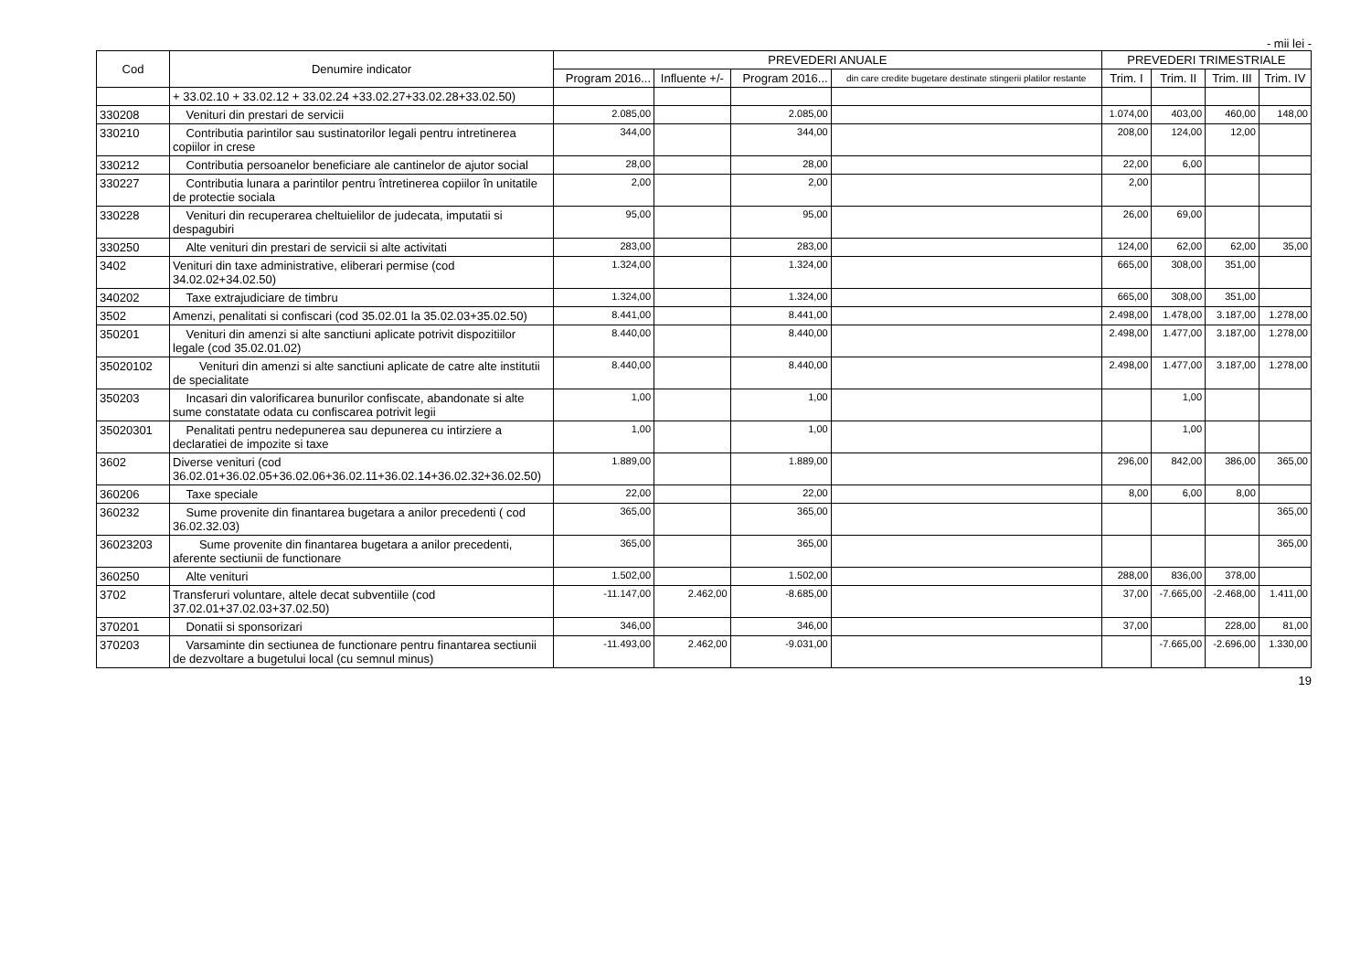- mii lei -
| Cod | Denumire indicator | PREVEDERI ANUALE | | | | PREVEDERI TRIMESTRIALE | | | |
| --- | --- | --- | --- | --- | --- | --- | --- | --- | --- |
| | | Program 2016... | Influente +/- | Program 2016... | din care credite bugetare destinate stingerii platilor restante | Trim. I | Trim. II | Trim. III | Trim. IV |
| | + 33.02.10 + 33.02.12 + 33.02.24 +33.02.27+33.02.28+33.02.50) | | | | | | | | |
| 330208 | Venituri din prestari de servicii | 2.085,00 | | 2.085,00 | | 1.074,00 | 403,00 | 460,00 | 148,00 |
| 330210 | Contributia parintilor sau sustinatorilor legali pentru intretinerea copiilor in crese | 344,00 | | 344,00 | | 208,00 | 124,00 | 12,00 | |
| 330212 | Contributia persoanelor beneficiare ale cantinelor de ajutor social | 28,00 | | 28,00 | | 22,00 | 6,00 | | |
| 330227 | Contributia lunara a parintilor pentru întretinerea copiilor în unitatile de protectie sociala | 2,00 | | 2,00 | | 2,00 | | | |
| 330228 | Venituri din recuperarea cheltuielilor de judecata, imputatii si despagubiri | 95,00 | | 95,00 | | 26,00 | 69,00 | | |
| 330250 | Alte venituri din prestari de servicii si alte activitati | 283,00 | | 283,00 | | 124,00 | 62,00 | 62,00 | 35,00 |
| 3402 | Venituri din taxe administrative, eliberari permise (cod 34.02.02+34.02.50) | 1.324,00 | | 1.324,00 | | 665,00 | 308,00 | 351,00 | |
| 340202 | Taxe extrajudiciare de timbru | 1.324,00 | | 1.324,00 | | 665,00 | 308,00 | 351,00 | |
| 3502 | Amenzi, penalitati si confiscari (cod 35.02.01 la 35.02.03+35.02.50) | 8.441,00 | | 8.441,00 | | 2.498,00 | 1.478,00 | 3.187,00 | 1.278,00 |
| 350201 | Venituri din amenzi si alte sanctiuni aplicate potrivit dispozitiilor legale (cod 35.02.01.02) | 8.440,00 | | 8.440,00 | | 2.498,00 | 1.477,00 | 3.187,00 | 1.278,00 |
| 35020102 | Venituri din amenzi si alte sanctiuni aplicate de catre alte institutii de specialitate | 8.440,00 | | 8.440,00 | | 2.498,00 | 1.477,00 | 3.187,00 | 1.278,00 |
| 350203 | Incasari din valorificarea bunurilor confiscate, abandonate si alte sume constatate odata cu confiscarea potrivit legii | 1,00 | | 1,00 | | | 1,00 | | |
| 35020301 | Penalitati pentru nedepunerea sau depunerea cu intirziere a declaratiei de impozite si taxe | 1,00 | | 1,00 | | | 1,00 | | |
| 3602 | Diverse venituri (cod 36.02.01+36.02.05+36.02.06+36.02.11+36.02.14+36.02.32+36.02.50) | 1.889,00 | | 1.889,00 | | 296,00 | 842,00 | 386,00 | 365,00 |
| 360206 | Taxe speciale | 22,00 | | 22,00 | | 8,00 | 6,00 | 8,00 | |
| 360232 | Sume provenite din finantarea bugetara a anilor precedenti ( cod 36.02.32.03) | 365,00 | | 365,00 | | | | | 365,00 |
| 36023203 | Sume provenite din finantarea bugetara a anilor precedenti, aferente sectiunii de functionare | 365,00 | | 365,00 | | | | | 365,00 |
| 360250 | Alte venituri | 1.502,00 | | 1.502,00 | | 288,00 | 836,00 | 378,00 | |
| 3702 | Transferuri voluntare, altele decat subventiile (cod 37.02.01+37.02.03+37.02.50) | -11.147,00 | 2.462,00 | -8.685,00 | | 37,00 | -7.665,00 | -2.468,00 | 1.411,00 |
| 370201 | Donatii si sponsorizari | 346,00 | | 346,00 | | 37,00 | | 228,00 | 81,00 |
| 370203 | Varsaminte din sectiunea de functionare pentru finantarea sectiunii de dezvoltare a bugetului local (cu semnul minus) | -11.493,00 | 2.462,00 | -9.031,00 | | | -7.665,00 | -2.696,00 | 1.330,00 |
19